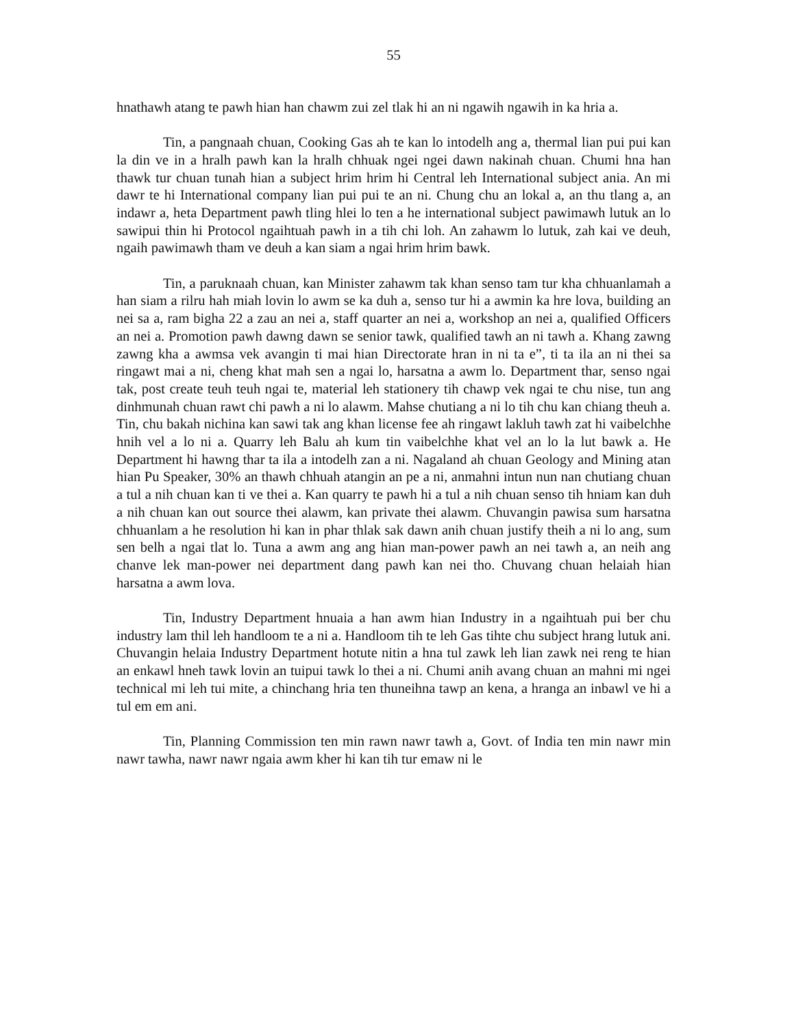55
hnathawh atang te pawh hian han chawm zui zel tlak hi an ni ngawih ngawih in ka hria a.
Tin, a pangnaah chuan, Cooking Gas ah te kan lo intodelh ang a, thermal lian pui pui kan la din ve in a hralh pawh kan la hralh chhuak ngei ngei dawn nakinah chuan. Chumi hna han thawk tur chuan tunah hian a subject hrim hrim hi Central leh International subject ania. An mi dawr te hi International company lian pui pui te an ni. Chung chu an lokal a, an thu tlang a, an indawr a, heta Department pawh tling hlei lo ten a he international subject pawimawh lutuk an lo sawipui thin hi Protocol ngaihtuah pawh in a tih chi loh. An zahawm lo lutuk, zah kai ve deuh, ngaih pawimawh tham ve deuh a kan siam a ngai hrim hrim bawk.
Tin, a paruknaah chuan, kan Minister zahawm tak khan senso tam tur kha chhuanlamah a han siam a rilru hah miah lovin lo awm se ka duh a, senso tur hi a awmin ka hre lova, building an nei sa a, ram bigha 22 a zau an nei a, staff quarter an nei a, workshop an nei a, qualified Officers an nei a. Promotion pawh dawng dawn se senior tawk, qualified tawh an ni tawh a. Khang zawng zawng kha a awmsa vek avangin ti mai hian Directorate hran in ni ta e”, ti ta ila an ni thei sa ringawt mai a ni, cheng khat mah sen a ngai lo, harsatna a awm lo. Department thar, senso ngai tak, post create teuh teuh ngai te, material leh stationery tih chawp vek ngai te chu nise, tun ang dinhmunah chuan rawt chi pawh a ni lo alawm. Mahse chutiang a ni lo tih chu kan chiang theuh a. Tin, chu bakah nichina kan sawi tak ang khan license fee ah ringawt lakluh tawh zat hi vaibelchhe hnih vel a lo ni a. Quarry leh Balu ah kum tin vaibelchhe khat vel an lo la lut bawk a. He Department hi hawng thar ta ila a intodelh zan a ni. Nagaland ah chuan Geology and Mining atan hian Pu Speaker, 30% an thawh chhuah atangin an pe a ni, anmahni intun nun nan chutiang chuan a tul a nih chuan kan ti ve thei a. Kan quarry te pawh hi a tul a nih chuan senso tih hniam kan duh a nih chuan kan out source thei alawm, kan private thei alawm. Chuvangin pawisa sum harsatna chhuanlam a he resolution hi kan in phar thlak sak dawn anih chuan justify theih a ni lo ang, sum sen belh a ngai tlat lo. Tuna a awm ang ang hian man-power pawh an nei tawh a, an neih ang chanve lek man-power nei department dang pawh kan nei tho. Chuvang chuan helaiah hian harsatna a awm lova.
Tin, Industry Department hnuaia a han awm hian Industry in a ngaihtuah pui ber chu industry lam thil leh handloom te a ni a. Handloom tih te leh Gas tihte chu subject hrang lutuk ani. Chuvangin helaia Industry Department hotute nitin a hna tul zawk leh lian zawk nei reng te hian an enkawl hneh tawk lovin an tuipui tawk lo thei a ni. Chumi anih avang chuan an mahni mi ngei technical mi leh tui mite, a chinchang hria ten thuneihna tawp an kena, a hranga an inbawl ve hi a tul em em ani.
Tin, Planning Commission ten min rawn nawr tawh a, Govt. of India ten min nawr min nawr tawha, nawr nawr ngaia awm kher hi kan tih tur emaw ni le